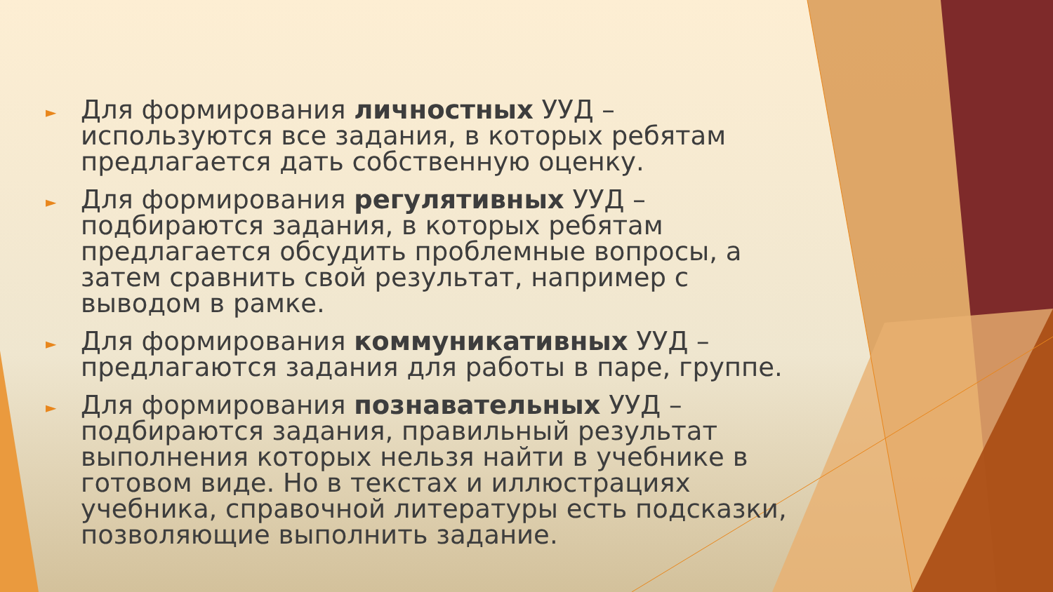► Для формирования личностных УУД – используются все задания, в которых ребятам предлагается дать собственную оценку.
► Для формирования регулятивных УУД – подбираются задания, в которых ребятам предлагается обсудить проблемные вопросы, а затем сравнить свой результат, например с выводом в рамке.
► Для формирования коммуникативных УУД – предлагаются задания для работы в паре, группе.
► Для формирования познавательных УУД – подбираются задания, правильный результат выполнения которых нельзя найти в учебнике в готовом виде. Но в текстах и иллюстрациях учебника, справочной литературы есть подсказки, позволяющие выполнить задание.